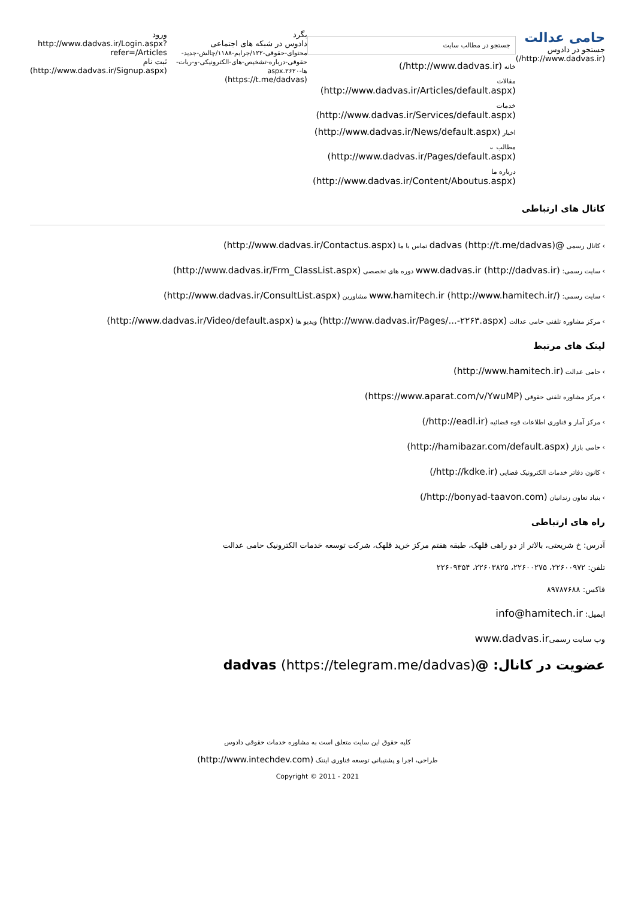حامی عدالت
جستجو در دادوس
(http://www.dadvas.ir/)
جستجو در مطالب سایت
خانه (http://www.dadvas.ir/)
مقالات (http://www.dadvas.ir/Articles/default.aspx)
خدمات (http://www.dadvas.ir/Services/default.aspx)
اخبار (http://www.dadvas.ir/News/default.aspx)
مطالب ⌄ (http://www.dadvas.ir/Pages/default.aspx)
درباره ما (http://www.dadvas.ir/Content/Aboutus.aspx)
بگرد
دادوس در شبکه های اجتماعی
محتوای-حقوقی-۱۲۲/جرایم-۱۱۸۸/چالش-جدید-حقوقی-درباره-تشخیص-های-الکترونیکی-و-ربات-ها-۲۶۲۰.aspx
(https://t.me/dadvas)
ورود
http://www.dadvas.ir/Login.aspx?refer=/Articles
ثبت نام
(http://www.dadvas.ir/Signup.aspx)
کانال های ارتباطی
› کانال رسمی @dadvas (http://t.me/dadvas) تماس با ما (http://www.dadvas.ir/Contactus.aspx)
› سایت رسمی: www.dadvas.ir (http://dadvas.ir) دوره های تخصصی (http://www.dadvas.ir/Frm_ClassList.aspx)
› سایت رسمی: www.hamitech.ir (http://www.hamitech.ir/) مشاورین (http://www.dadvas.ir/ConsultList.aspx)
› مرکز مشاوره تلفنی حامی عدالت (http://www.dadvas.ir/Pages/...-۲۲۶۳.aspx) ویدیو ها (http://www.dadvas.ir/Video/default.aspx)
لینک های مرتبط
› حامی عدالت (http://www.hamitech.ir)
› مرکز مشاوره تلفنی حقوقی (https://www.aparat.com/v/YwuMP)
› مرکز آمار و فناوری اطلاعات قوه قضائیه (http://eadl.ir/)
› حامی بازار (http://hamibazar.com/default.aspx)
› کانون دفاتر خدمات الکترونیک قضایی (http://kdke.ir/)
› بنیاد تعاون زندانیان (http://bonyad-taavon.com/)
راه های ارتباطی
آدرس: خ شریعتی، بالاتر از دو راهی قلهک، طبقه هفتم مرکز خرید قلهک، شرکت توسعه خدمات الکترونیک حامی عدالت
تلفن: ۲۲۶۰۰۹۷۲، ۲۲۶۰۰۲۷۵، ۲۲۶۰۳۸۲۵، ۲۲۶۰۹۳۵۴
فاکس: ۸۹۷۸۷۶۸۸
ایمیل: info@hamitech.ir
وب سایت رسمیwww.dadvas.ir
عضویت در کانال: @dadvas (https://telegram.me/dadvas)
کلیه حقوق این سایت متعلق است به مشاوره خدمات حقوقی دادوس
طراحی، اجرا و پشتیبانی توسعه فناوری اینتک (http://www.intechdev.com)
Copyright © 2011 - 2021